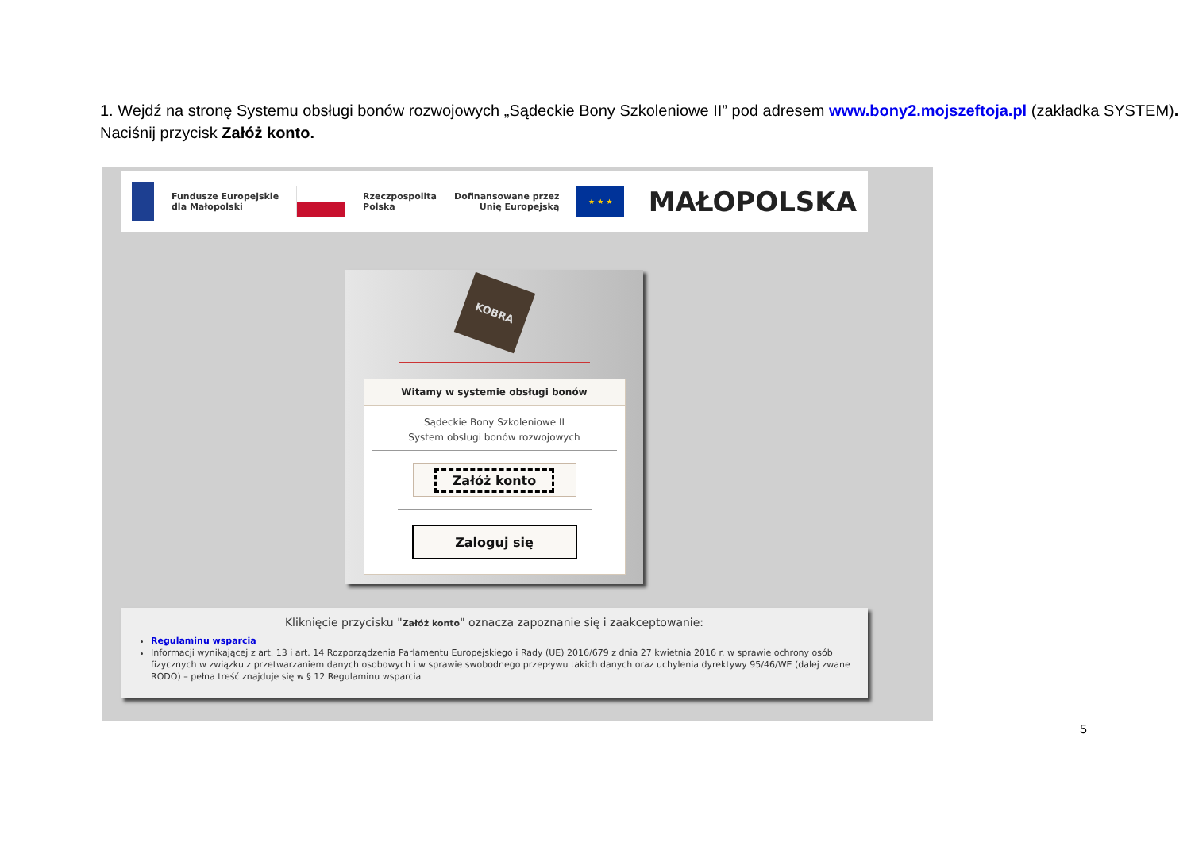1. Wejdź na stronę Systemu obsługi bonów rozwojowych „Sądeckie Bony Szkoleniowe II” pod adresem www.bony2.mojszeftoja.pl (zakładka SYSTEM). Naciśnij przycisk Załóż konto.
Fundusze Europejskie
dla Małopolski
Rzeczpospolita
Polska
Dofinansowane przez
Unię Europejską
★ ★ ★
MAŁOPOLSKA
KOBRA
Witamy w systemie obsługi bonów
Sądeckie Bony Szkoleniowe II
System obsługi bonów rozwojowych
Załóż konto
Zaloguj się
Kliknięcie przycisku "Załóż konto" oznacza zapoznanie się i zaakceptowanie:
Regulaminu wsparcia
Informacji wynikającej z art. 13 i art. 14 Rozporządzenia Parlamentu Europejskiego i Rady (UE) 2016/679 z dnia 27 kwietnia 2016 r. w sprawie ochrony osób fizycznych w związku z przetwarzaniem danych osobowych i w sprawie swobodnego przepływu takich danych oraz uchylenia dyrektywy 95/46/WE (dalej zwane RODO) – pełna treść znajduje się w § 12 Regulaminu wsparcia
5